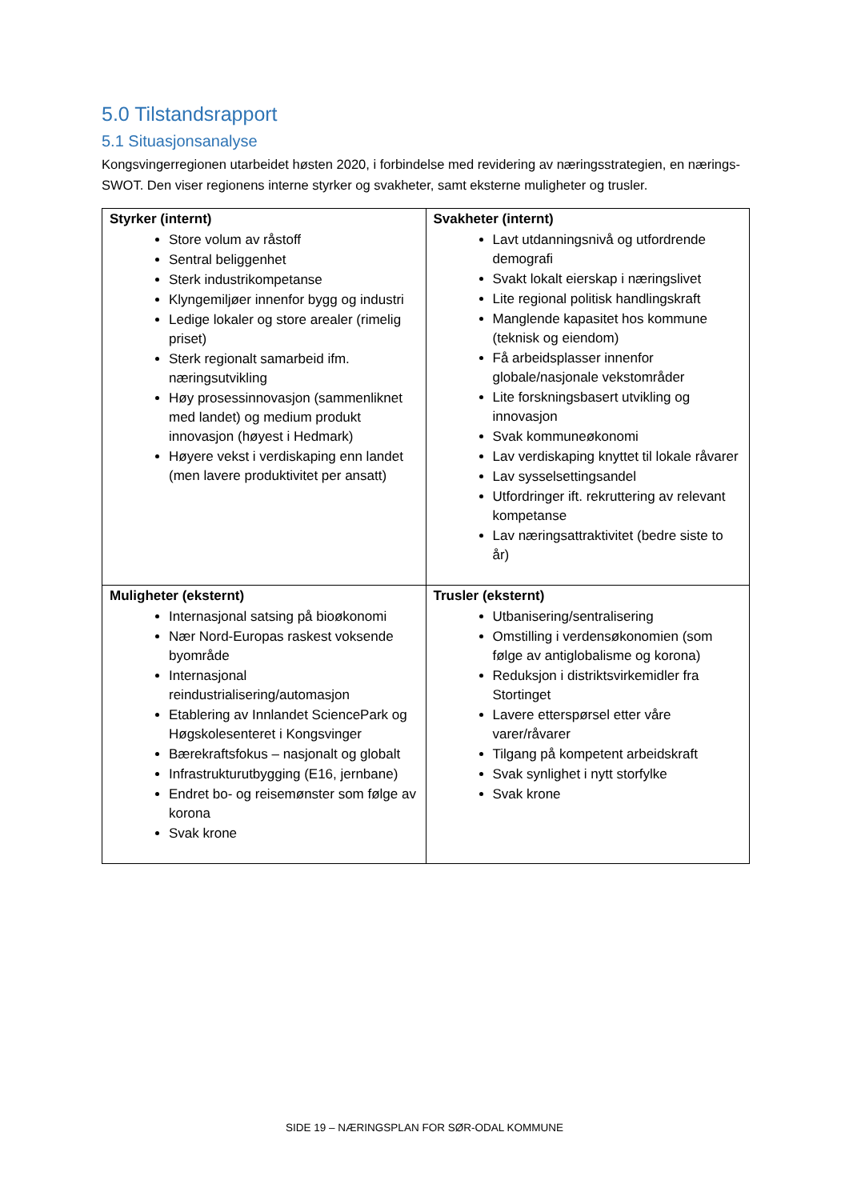5.0 Tilstandsrapport
5.1 Situasjonsanalyse
Kongsvingerregionen utarbeidet høsten 2020, i forbindelse med revidering av næringsstrategien, en nærings-SWOT. Den viser regionens interne styrker og svakheter, samt eksterne muligheter og trusler.
| Styrker (internt) Store volum av råstoff Sentral beliggenhet Sterk industrikompetanse Klyngemiljøer innenfor bygg og industri Ledige lokaler og store arealer (rimelig priset) Sterk regionalt samarbeid ifm. næringsutvikling Høy prosessinnovasjon (sammenliknet med landet) og medium produkt innovasjon (høyest i Hedmark) Høyere vekst i verdiskaping enn landet (men lavere produktivitet per ansatt) | Svakheter (internt) Lavt utdanningsnivå og utfordrende demografi Svakt lokalt eierskap i næringslivet Lite regional politisk handlingskraft Manglende kapasitet hos kommune (teknisk og eiendom) Få arbeidsplasser innenfor globale/nasjonale vekstområder Lite forskningsbasert utvikling og innovasjon Svak kommuneøkonomi Lav verdiskaping knyttet til lokale råvarer Lav sysselsettingsandel Utfordringer ift. rekruttering av relevant kompetanse Lav næringsattraktivitet (bedre siste to år) |
| Muligheter (eksternt) Internasjonal satsing på bioøkonomi Nær Nord-Europas raskest voksende byområde Internasjonal reindustrialisering/automasjon Etablering av Innlandet SciencePark og Høgskolesenteret i Kongsvinger Bærekraftsfokus – nasjonalt og globalt Infrastrukturutbygging (E16, jernbane) Endret bo- og reisemønster som følge av korona Svak krone | Trusler (eksternt) Utbanisering/sentralisering Omstilling i verdensøkonomien (som følge av antiglobalisme og korona) Reduksjon i distriktsvirkemidler fra Stortinget Lavere etterspørsel etter våre varer/råvarer Tilgang på kompetent arbeidskraft Svak synlighet i nytt storfylke Svak krone |
SIDE 19 – NÆRINGSPLAN FOR SØR-ODAL KOMMUNE